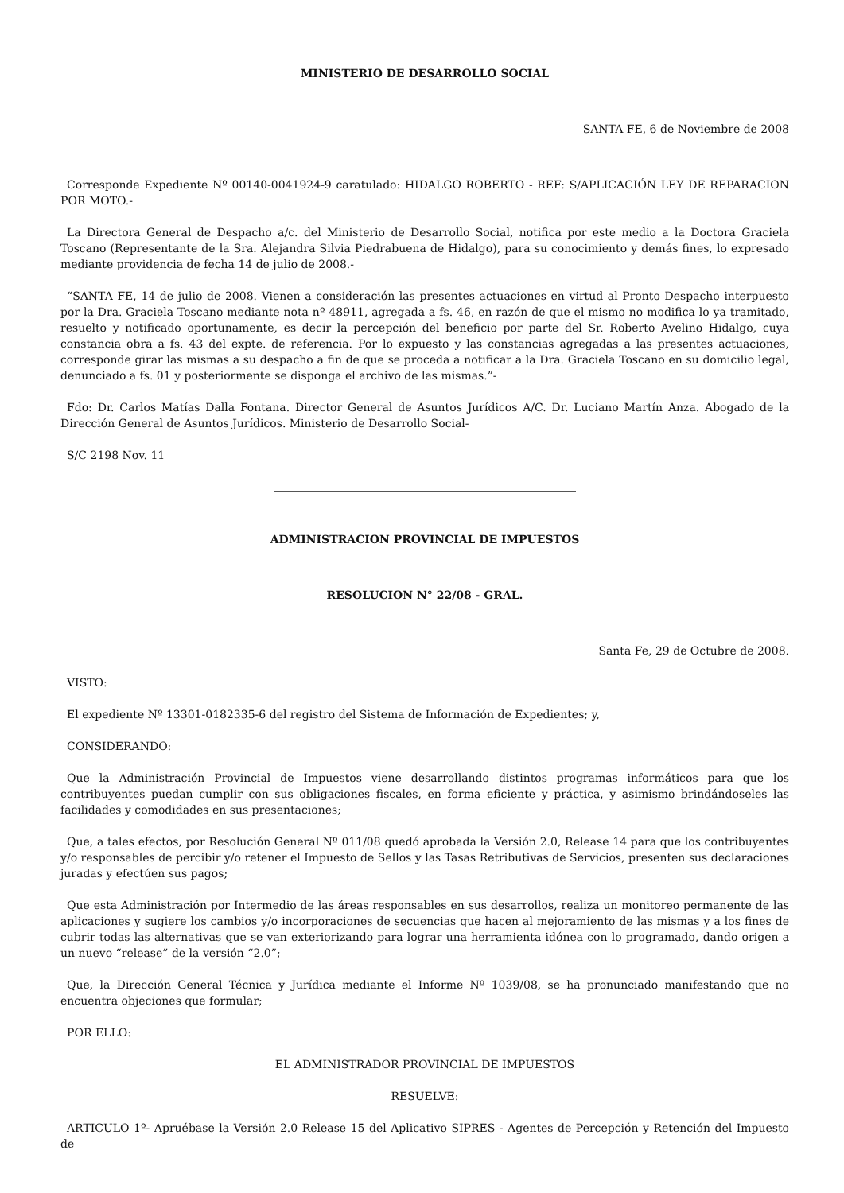MINISTERIO DE DESARROLLO SOCIAL
SANTA FE, 6 de Noviembre de 2008
Corresponde Expediente Nº 00140-0041924-9 caratulado: HIDALGO ROBERTO - REF: S/APLICACIÓN LEY DE REPARACION POR MOTO.-
La Directora General de Despacho a/c. del Ministerio de Desarrollo Social, notifica por este medio a la Doctora Graciela Toscano (Representante de la Sra. Alejandra Silvia Piedrabuena de Hidalgo), para su conocimiento y demás fines, lo expresado mediante providencia de fecha 14 de julio de 2008.-
“SANTA FE, 14 de julio de 2008. Vienen a consideración las presentes actuaciones en virtud al Pronto Despacho interpuesto por la Dra. Graciela Toscano mediante nota nº 48911, agregada a fs. 46, en razón de que el mismo no modifica lo ya tramitado, resuelto y notificado oportunamente, es decir la percepción del beneficio por parte del Sr. Roberto Avelino Hidalgo, cuya constancia obra a fs. 43 del expte. de referencia. Por lo expuesto y las constancias agregadas a las presentes actuaciones, corresponde girar las mismas a su despacho a fin de que se proceda a notificar a la Dra. Graciela Toscano en su domicilio legal, denunciado a fs. 01 y posteriormente se disponga el archivo de las mismas.”-
Fdo: Dr. Carlos Matías Dalla Fontana. Director General de Asuntos Jurídicos A/C. Dr. Luciano Martín Anza. Abogado de la Dirección General de Asuntos Jurídicos. Ministerio de Desarrollo Social-
S/C 2198 Nov. 11
ADMINISTRACION PROVINCIAL DE IMPUESTOS
RESOLUCION N° 22/08 - GRAL.
Santa Fe, 29 de Octubre de 2008.
VISTO:
El expediente Nº 13301-0182335-6 del registro del Sistema de Información de Expedientes; y,
CONSIDERANDO:
Que la Administración Provincial de Impuestos viene desarrollando distintos programas informáticos para que los contribuyentes puedan cumplir con sus obligaciones fiscales, en forma eficiente y práctica, y asimismo brindándoseles las facilidades y comodidades en sus presentaciones;
Que, a tales efectos, por Resolución General Nº 011/08 quedó aprobada la Versión 2.0, Release 14 para que los contribuyentes y/o responsables de percibir y/o retener el Impuesto de Sellos y las Tasas Retributivas de Servicios, presenten sus declaraciones juradas y efectúen sus pagos;
Que esta Administración por Intermedio de las áreas responsables en sus desarrollos, realiza un monitoreo permanente de las aplicaciones y sugiere los cambios y/o incorporaciones de secuencias que hacen al mejoramiento de las mismas y a los fines de cubrir todas las alternativas que se van exteriorizando para lograr una herramienta idónea con lo programado, dando origen a un nuevo “release” de la versión “2.0”;
Que, la Dirección General Técnica y Jurídica mediante el Informe Nº 1039/08, se ha pronunciado manifestando que no encuentra objeciones que formular;
POR ELLO:
EL ADMINISTRADOR PROVINCIAL DE IMPUESTOS
RESUELVE:
ARTICULO 1º- Apruébase la Versión 2.0 Release 15 del Aplicativo SIPRES - Agentes de Percepción y Retención del Impuesto de